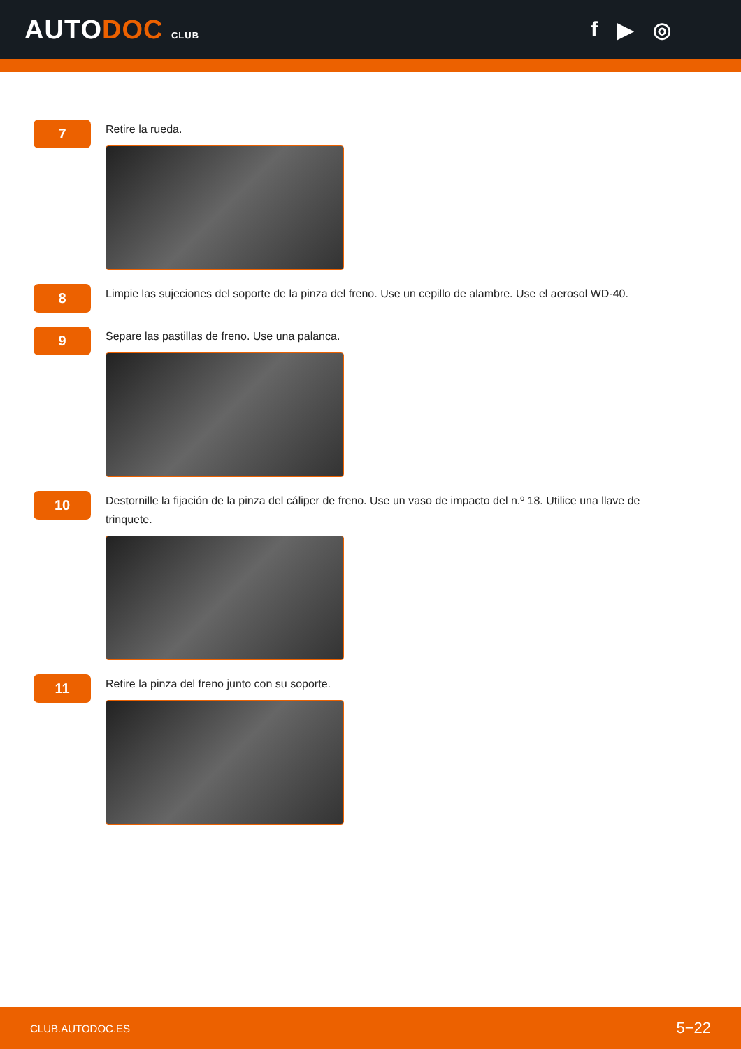AUTODOC CLUB
f ▶ ◎
7
Retire la rueda.
8
Limpie las sujeciones del soporte de la pinza del freno. Use un cepillo de alambre. Use el aerosol WD-40.
9
Separe las pastillas de freno. Use una palanca.
10
Destornille la fijación de la pinza del cáliper de freno. Use un vaso de impacto del n.º 18. Utilice una llave de trinquete.
11
Retire la pinza del freno junto con su soporte.
CLUB.AUTODOC.ES 5−22